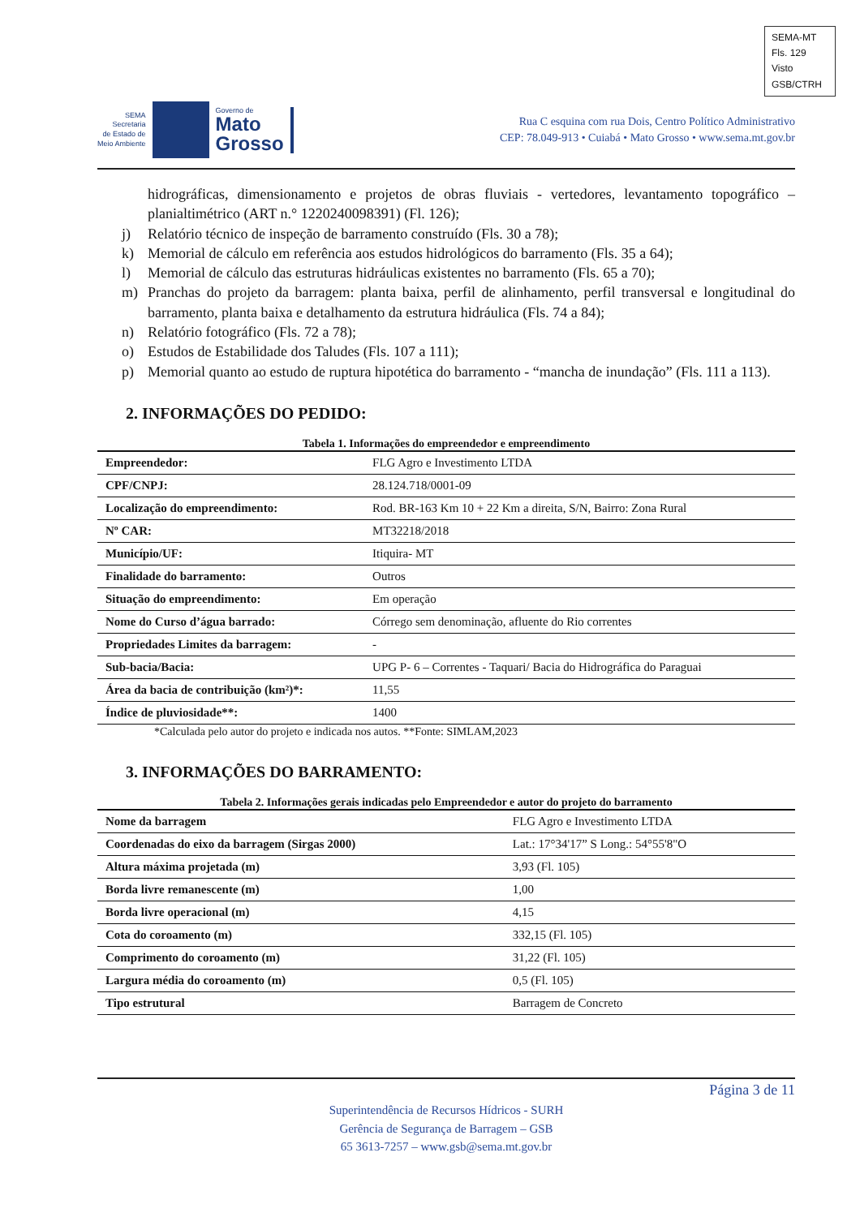SEMA-MT
Fls. 129
Visto
GSB/CTRH
SEMA
Secretaria
de Estado de
Meio Ambiente
Governo de
Mato
Grosso
Rua C esquina com rua Dois, Centro Político Administrativo
CEP: 78.049-913 • Cuiabá • Mato Grosso • www.sema.mt.gov.br
hidrográficas, dimensionamento e projetos de obras fluviais - vertedores, levantamento topográfico – planialtimétrico (ART n.° 1220240098391) (Fl. 126);
j) Relatório técnico de inspeção de barramento construído (Fls. 30 a 78);
k) Memorial de cálculo em referência aos estudos hidrológicos do barramento (Fls. 35 a 64);
l) Memorial de cálculo das estruturas hidráulicas existentes no barramento (Fls. 65 a 70);
m) Pranchas do projeto da barragem: planta baixa, perfil de alinhamento, perfil transversal e longitudinal do barramento, planta baixa e detalhamento da estrutura hidráulica (Fls. 74 a 84);
n) Relatório fotográfico (Fls. 72 a 78);
o) Estudos de Estabilidade dos Taludes (Fls. 107 a 111);
p) Memorial quanto ao estudo de ruptura hipotética do barramento - “mancha de inundação” (Fls. 111 a 113).
2. INFORMAÇÕES DO PEDIDO:
Tabela 1. Informações do empreendedor e empreendimento
| Empreendedor: | FLG Agro e Investimento LTDA |
| CPF/CNPJ: | 28.124.718/0001-09 |
| Localização do empreendimento: | Rod. BR-163 Km 10 + 22 Km a direita, S/N, Bairro: Zona Rural |
| Nº CAR: | MT32218/2018 |
| Município/UF: | Itiquira- MT |
| Finalidade do barramento: | Outros |
| Situação do empreendimento: | Em operação |
| Nome do Curso d’água barrado: | Córrego sem denominação, afluente do Rio correntes |
| Propriedades Limites da barragem: | - |
| Sub-bacia/Bacia: | UPG P- 6 – Correntes - Taquari/ Bacia do Hidrográfica do Paraguai |
| Área da bacia de contribuição (km²)*: | 11,55 |
| Índice de pluviosidade**: | 1400 |
*Calculada pelo autor do projeto e indicada nos autos. **Fonte: SIMLAM,2023
3. INFORMAÇÕES DO BARRAMENTO:
Tabela 2. Informações gerais indicadas pelo Empreendedor e autor do projeto do barramento
| Nome da barragem | FLG Agro e Investimento LTDA |
| Coordenadas do eixo da barragem (Sirgas 2000) | Lat.: 17°34'17” S Long.: 54°55'8"O |
| Altura máxima projetada (m) | 3,93 (Fl. 105) |
| Borda livre remanescente (m) | 1,00 |
| Borda livre operacional (m) | 4,15 |
| Cota do coroamento (m) | 332,15 (Fl. 105) |
| Comprimento do coroamento (m) | 31,22 (Fl. 105) |
| Largura média do coroamento (m) | 0,5 (Fl. 105) |
| Tipo estrutural | Barragem de Concreto |
Página 3 de 11
Superintendência de Recursos Hídricos - SURH
Gerência de Segurança de Barragem – GSB
65 3613-7257 – www.gsb@sema.mt.gov.br